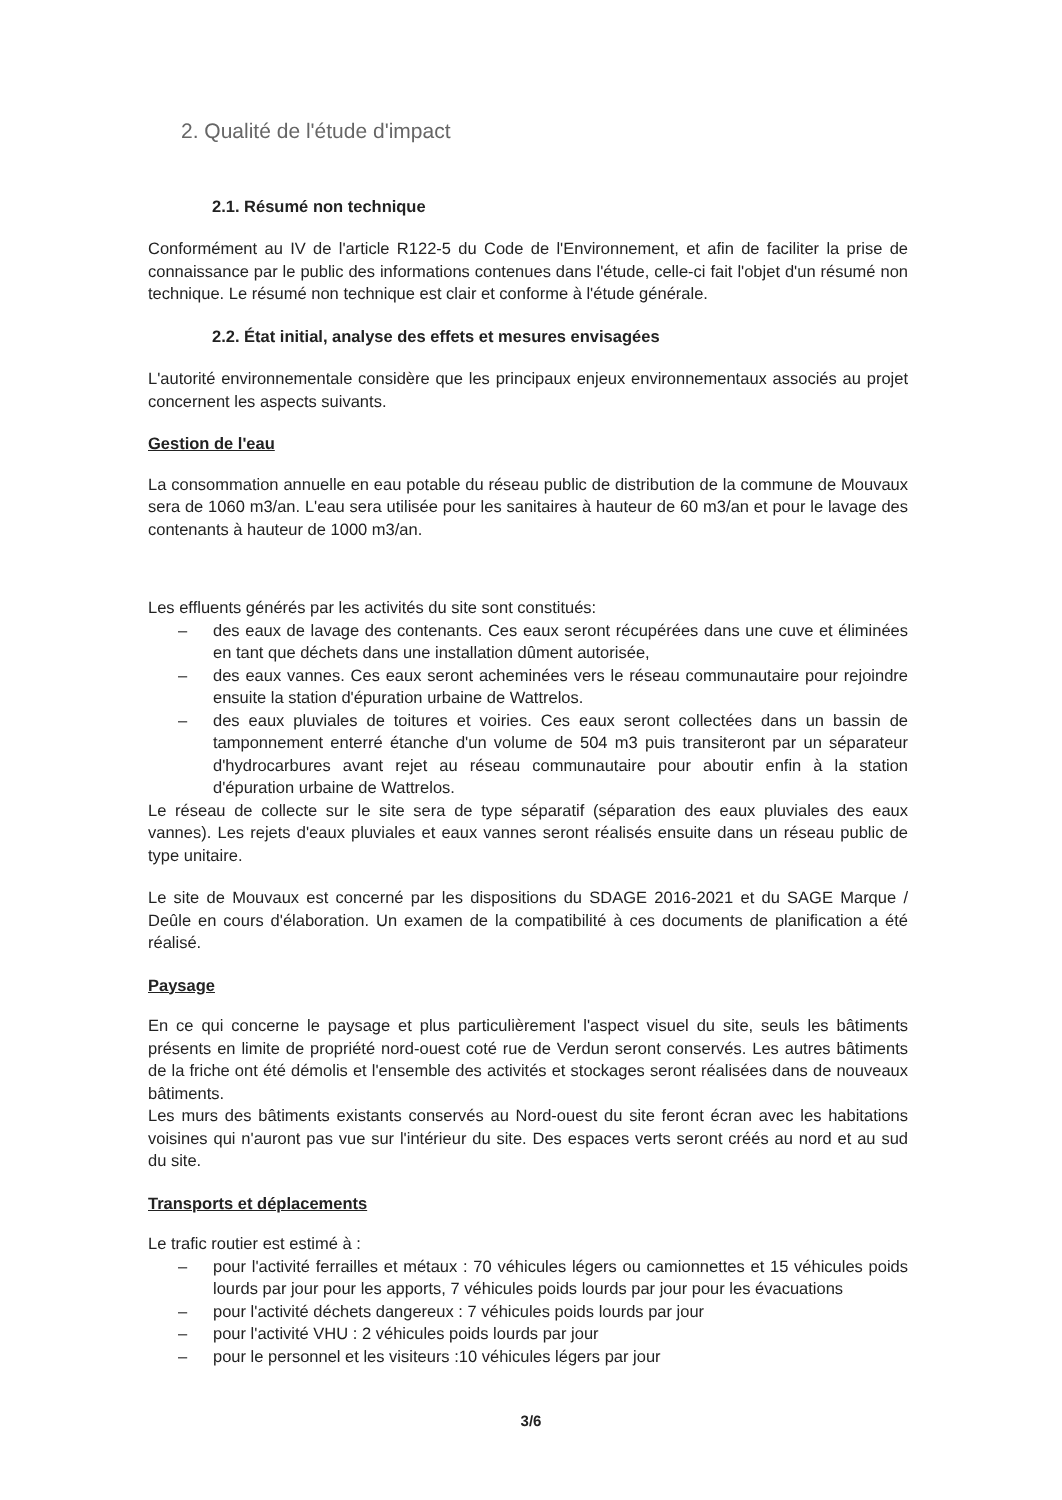2. Qualité de l'étude d'impact
2.1. Résumé non technique
Conformément au IV de l'article R122-5 du Code de l'Environnement, et afin de faciliter la prise de connaissance par le public des informations contenues dans l'étude, celle-ci fait l'objet d'un résumé non technique. Le résumé non technique est clair et conforme à l'étude générale.
2.2. État initial, analyse des effets et mesures envisagées
L'autorité environnementale considère que les principaux enjeux environnementaux associés au projet concernent les aspects suivants.
Gestion de l'eau
La consommation annuelle en eau potable du réseau public de distribution de la commune de Mouvaux sera de 1060 m3/an. L'eau sera utilisée pour les sanitaires à hauteur de 60 m3/an et pour le lavage des contenants à hauteur de 1000 m3/an.
Les effluents générés par les activités du site sont constitués:
– des eaux de lavage des contenants. Ces eaux seront récupérées dans une cuve et éliminées en tant que déchets dans une installation dûment autorisée,
– des eaux vannes. Ces eaux seront acheminées vers le réseau communautaire pour rejoindre ensuite la station d'épuration urbaine de Wattrelos.
– des eaux pluviales de toitures et voiries. Ces eaux seront collectées dans un bassin de tamponnement enterré étanche d'un volume de 504 m3 puis transiteront par un séparateur d'hydrocarbures avant rejet au réseau communautaire pour aboutir enfin à la station d'épuration urbaine de Wattrelos.
Le réseau de collecte sur le site sera de type séparatif (séparation des eaux pluviales des eaux vannes). Les rejets d'eaux pluviales et eaux vannes seront réalisés ensuite dans un réseau public de type unitaire.
Le site de Mouvaux est concerné par les dispositions du SDAGE 2016-2021 et du SAGE Marque / Deûle en cours d'élaboration. Un examen de la compatibilité à ces documents de planification a été réalisé.
Paysage
En ce qui concerne le paysage et plus particulièrement l'aspect visuel du site, seuls les bâtiments présents en limite de propriété nord-ouest coté rue de Verdun seront conservés. Les autres bâtiments de la friche ont été démolis et l'ensemble des activités et stockages seront réalisées dans de nouveaux bâtiments.
Les murs des bâtiments existants conservés au Nord-ouest du site feront écran avec les habitations voisines qui n'auront pas vue sur l'intérieur du site. Des espaces verts seront créés au nord et au sud du site.
Transports et déplacements
Le trafic routier est estimé à :
– pour l'activité ferrailles et métaux : 70 véhicules légers ou camionnettes et 15 véhicules poids lourds par jour pour les apports, 7 véhicules poids lourds par jour pour les évacuations
– pour l'activité déchets dangereux : 7 véhicules poids lourds par jour
– pour l'activité VHU : 2 véhicules poids lourds par jour
– pour le personnel et les visiteurs :10 véhicules légers par jour
3/6